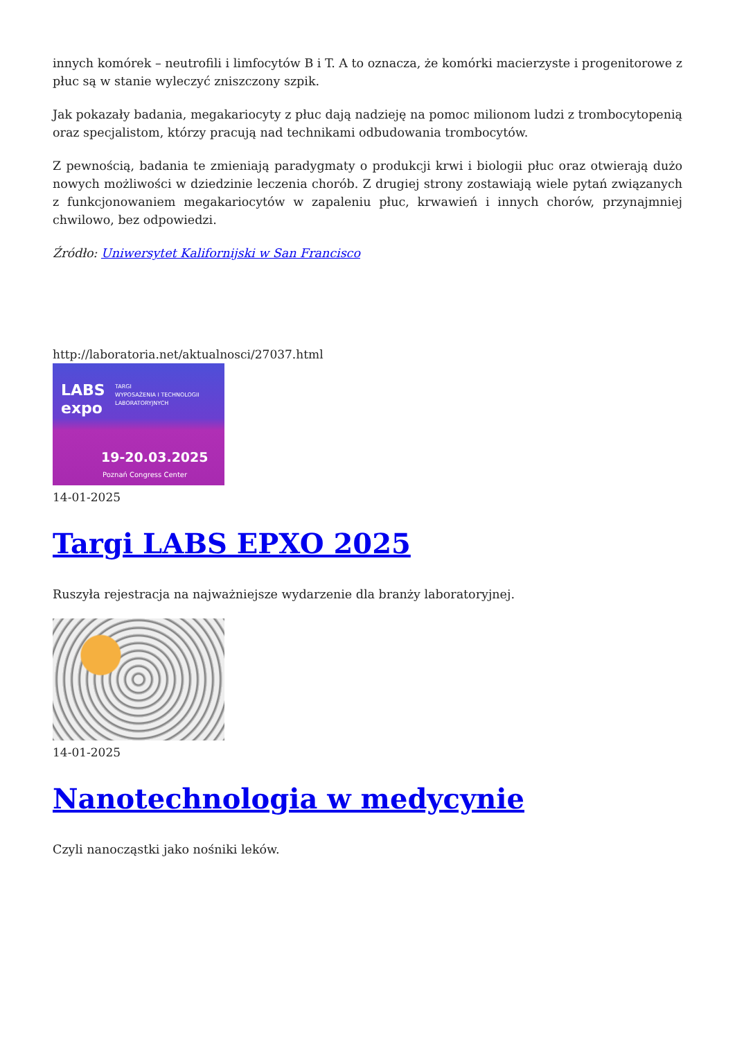innych komórek – neutrofili i limfocytów B i T. A to oznacza, że komórki macierzyste i progenitorowe z płuc są w stanie wyleczyć zniszczony szpik.
Jak pokazały badania, megakariocyty z płuc dają nadzieję na pomoc milionom ludzi z trombocytopenią oraz specjalistom, którzy pracują nad technikami odbudowania trombocytów.
Z pewnością, badania te zmieniają paradygmaty o produkcji krwi i biologii płuc oraz otwierają dużo nowych możliwości w dziedzinie leczenia chorób. Z drugiej strony zostawiają wiele pytań związanych z funkcjonowaniem megakariocytów w zapaleniu płuc, krwawień i innych chorów, przynajmniej chwilowo, bez odpowiedzi.
Źródło: Uniwersytet Kalifornijski w San Francisco
http://laboratoria.net/aktualnosci/27037.html
LABS
expo
TARGI
WYPOSAŻENIA I TECHNOLOGII
LABORATORYJNYCH
19-20.03.2025
Poznań Congress Center
14-01-2025
Targi LABS EPXO 2025
Ruszyła rejestracja na najważniejsze wydarzenie dla branży laboratoryjnej.
14-01-2025
Nanotechnologia w medycynie
Czyli nanocząstki jako nośniki leków.